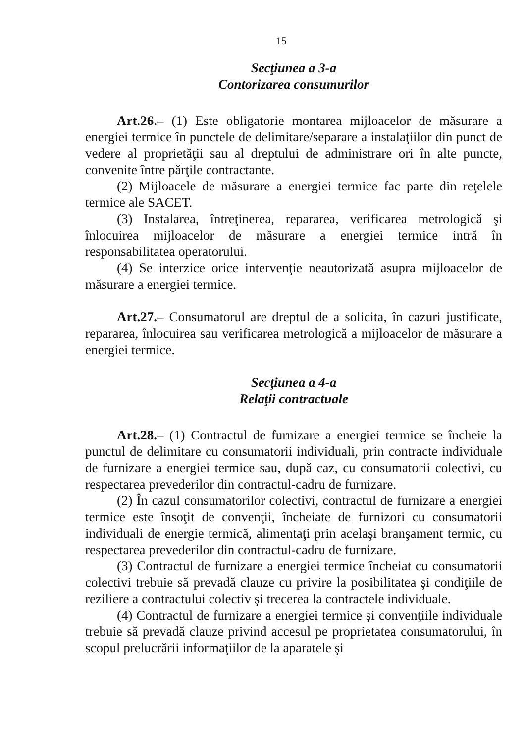15
Secţiunea a 3-a
Contorizarea consumurilor
Art.26.– (1) Este obligatorie montarea mijloacelor de măsurare a energiei termice în punctele de delimitare/separare a instalaţiilor din punct de vedere al proprietăţii sau al dreptului de administrare ori în alte puncte, convenite între părţile contractante.
(2) Mijloacele de măsurare a energiei termice fac parte din reţelele termice ale SACET.
(3) Instalarea, întreţinerea, repararea, verificarea metrologică şi înlocuirea mijloacelor de măsurare a energiei termice intră în responsabilitatea operatorului.
(4) Se interzice orice intervenţie neautorizată asupra mijloacelor de măsurare a energiei termice.
Art.27.– Consumatorul are dreptul de a solicita, în cazuri justificate, repararea, înlocuirea sau verificarea metrologică a mijloacelor de măsurare a energiei termice.
Secţiunea a 4-a
Relaţii contractuale
Art.28.– (1) Contractul de furnizare a energiei termice se încheie la punctul de delimitare cu consumatorii individuali, prin contracte individuale de furnizare a energiei termice sau, după caz, cu consumatorii colectivi, cu respectarea prevederilor din contractul-cadru de furnizare.
(2) În cazul consumatorilor colectivi, contractul de furnizare a energiei termice este însoţit de convenţii, încheiate de furnizori cu consumatorii individuali de energie termică, alimentaţi prin acelaşi branşament termic, cu respectarea prevederilor din contractul-cadru de furnizare.
(3) Contractul de furnizare a energiei termice încheiat cu consumatorii colectivi trebuie să prevadă clauze cu privire la posibilitatea şi condiţiile de reziliere a contractului colectiv şi trecerea la contractele individuale.
(4) Contractul de furnizare a energiei termice şi convenţiile individuale trebuie să prevadă clauze privind accesul pe proprietatea consumatorului, în scopul prelucrării informaţiilor de la aparatele şi